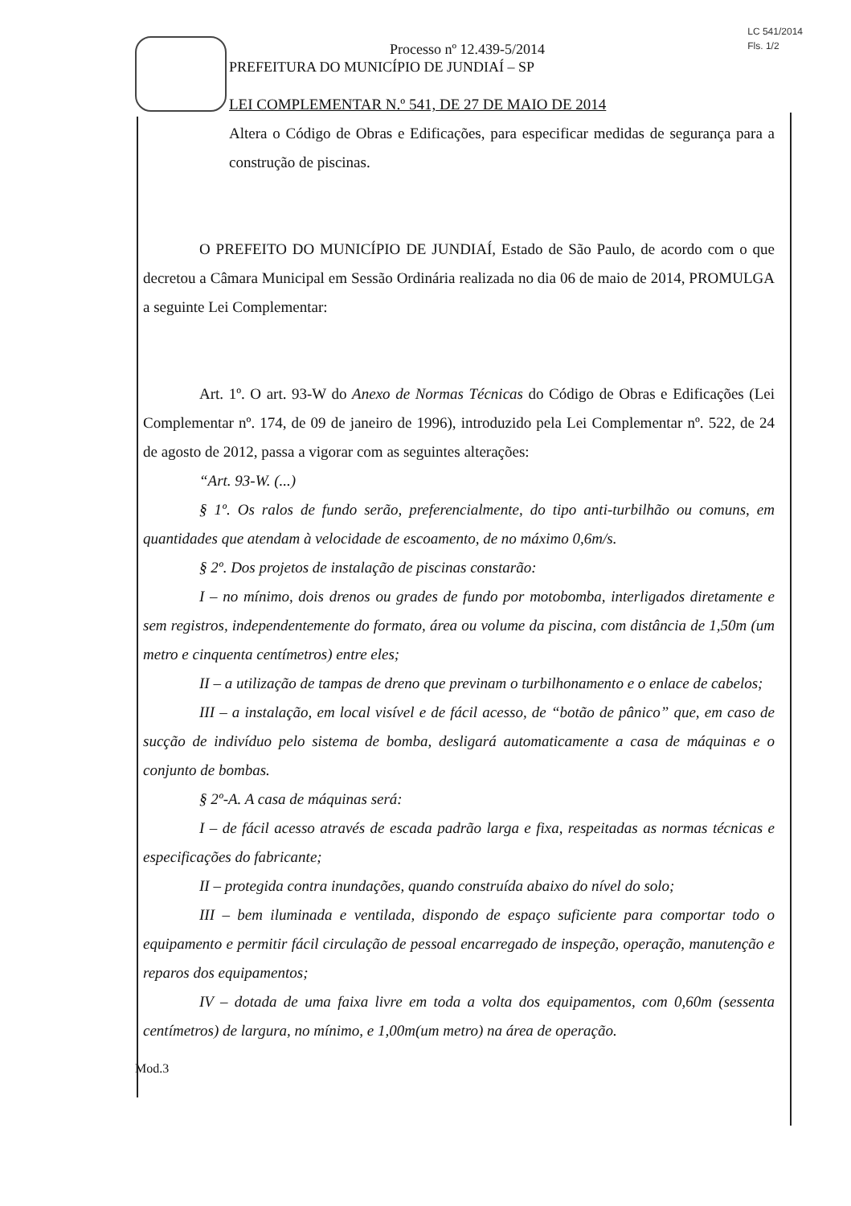LC 541/2014
Fls. 1/2
Processo nº 12.439-5/2014
PREFEITURA DO MUNICÍPIO DE JUNDIAÍ – SP
LEI COMPLEMENTAR N.º 541, DE 27 DE MAIO DE 2014
Altera o Código de Obras e Edificações, para especificar medidas de segurança para a construção de piscinas.
O PREFEITO DO MUNICÍPIO DE JUNDIAÍ, Estado de São Paulo, de acordo com o que decretou a Câmara Municipal em Sessão Ordinária realizada no dia 06 de maio de 2014, PROMULGA a seguinte Lei Complementar:
Art. 1º. O art. 93-W do Anexo de Normas Técnicas do Código de Obras e Edificações (Lei Complementar nº. 174, de 09 de janeiro de 1996), introduzido pela Lei Complementar nº. 522, de 24 de agosto de 2012, passa a vigorar com as seguintes alterações:
“Art. 93-W. (...)
§ 1º. Os ralos de fundo serão, preferencialmente, do tipo anti-turbilhão ou comuns, em quantidades que atendam à velocidade de escoamento, de no máximo 0,6m/s.
§ 2º. Dos projetos de instalação de piscinas constarão:
I – no mínimo, dois drenos ou grades de fundo por motobomba, interligados diretamente e sem registros, independentemente do formato, área ou volume da piscina, com distância de 1,50m (um metro e cinquenta centímetros) entre eles;
II – a utilização de tampas de dreno que previnam o turbilhonamento e o enlace de cabelos;
III – a instalação, em local visível e de fácil acesso, de “botão de pânico” que, em caso de sucção de indivíduo pelo sistema de bomba, desligará automaticamente a casa de máquinas e o conjunto de bombas.
§ 2º-A. A casa de máquinas será:
I – de fácil acesso através de escada padrão larga e fixa, respeitadas as normas técnicas e especificações do fabricante;
II – protegida contra inundações, quando construída abaixo do nível do solo;
III – bem iluminada e ventilada, dispondo de espaço suficiente para comportar todo o equipamento e permitir fácil circulação de pessoal encarregado de inspeção, operação, manutenção e reparos dos equipamentos;
IV – dotada de uma faixa livre em toda a volta dos equipamentos, com 0,60m (sessenta centímetros) de largura, no mínimo, e 1,00m(um metro) na área de operação.
Mod.3